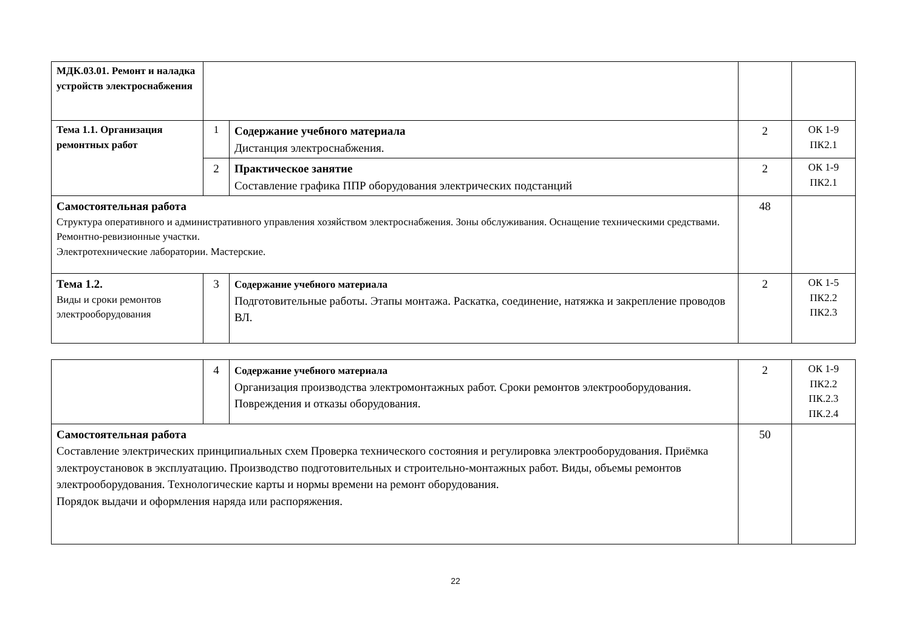| МДК.03.01. Ремонт и наладка устройств электроснабжения | | | | |
| Тема 1.1. Организация ремонтных работ | 1 | Содержание учебного материала Дистанция электроснабжения. | 2 | ОК 1-9 ПК2.1 |
| | 2 | Практическое занятие Составление графика ППР оборудования электрических подстанций | 2 | ОК 1-9 ПК2.1 |
| Самостоятельная работа Структура оперативного и административного управления хозяйством электроснабжения. Зоны обслуживания. Оснащение техническими средствами. Ремонтно-ревизионные участки. Электротехнические лаборатории. Мастерские. | | | 48 | |
| Тема 1.2. Виды и сроки ремонтов электрооборудования | 3 | Содержание учебного материала Подготовительные работы. Этапы монтажа. Раскатка, соединение, натяжка и закрепление проводов ВЛ. | 2 | ОК 1-5 ПК2.2 ПК2.3 |
| | 4 | Содержание учебного материала Организация производства электромонтажных работ. Сроки ремонтов электрооборудования. Повреждения и отказы оборудования. | 2 | ОК 1-9 ПК2.2 ПК.2.3 ПК.2.4 |
| Самостоятельная работа Составление электрических принципиальных схем Проверка технического состояния и регулировка электрооборудования. Приёмка электроустановок в эксплуатацию. Производство подготовительных и строительно-монтажных работ. Виды, объемы ремонтов электрооборудования. Технологические карты и нормы времени на ремонт оборудования. Порядок выдачи и оформления наряда или распоряжения. | | | 50 | |
22